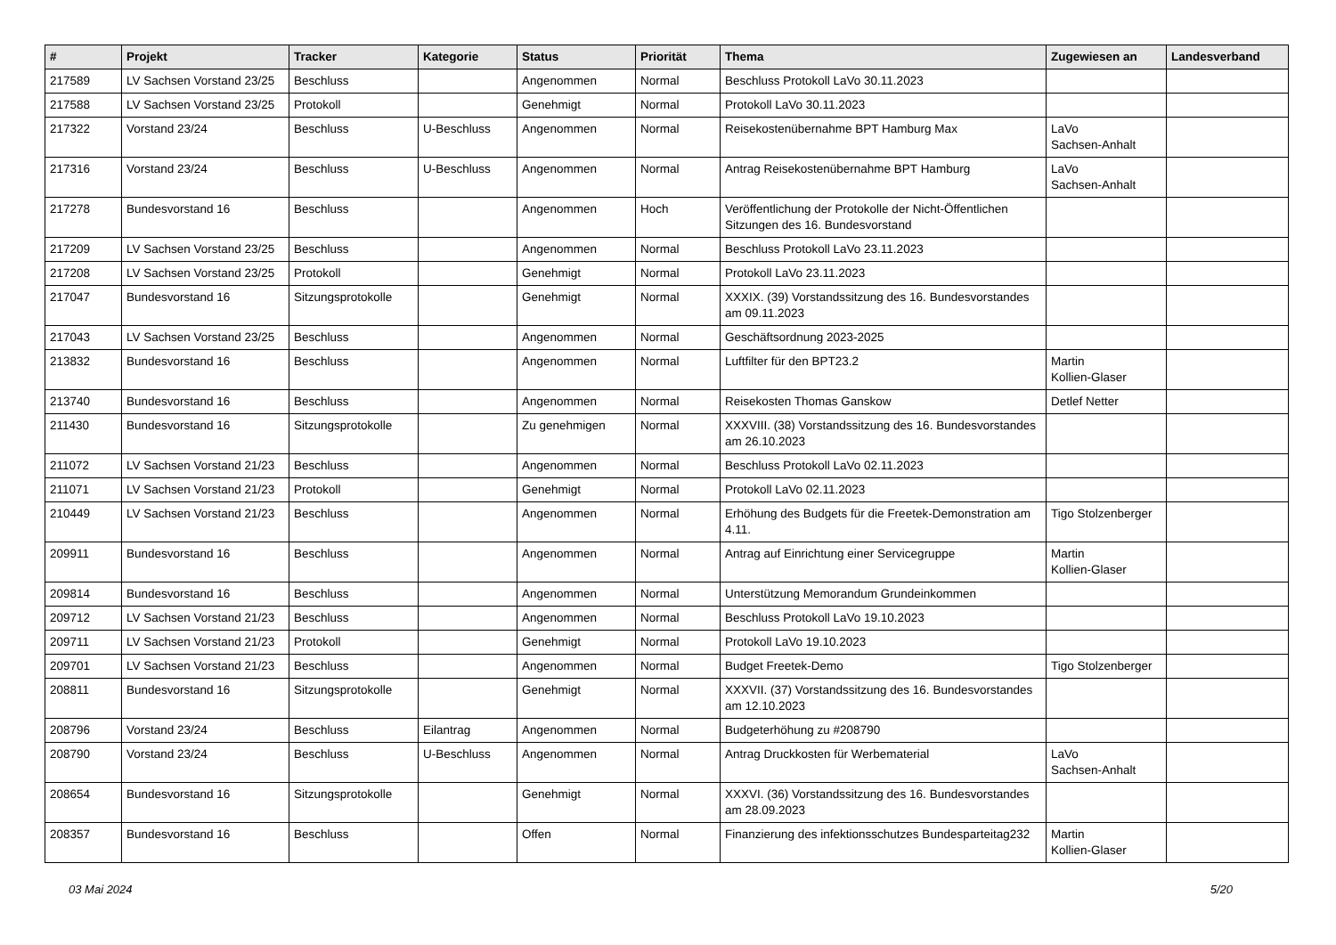| # | Projekt | Tracker | Kategorie | Status | Priorität | Thema | Zugewiesen an | Landesverband |
| --- | --- | --- | --- | --- | --- | --- | --- | --- |
| 217589 | LV Sachsen Vorstand 23/25 | Beschluss | | Angenommen | Normal | Beschluss Protokoll LaVo 30.11.2023 | | |
| 217588 | LV Sachsen Vorstand 23/25 | Protokoll | | Genehmigt | Normal | Protokoll LaVo 30.11.2023 | | |
| 217322 | Vorstand 23/24 | Beschluss | U-Beschluss | Angenommen | Normal | Reisekostenübernahme BPT Hamburg Max | LaVo Sachsen-Anhalt | |
| 217316 | Vorstand 23/24 | Beschluss | U-Beschluss | Angenommen | Normal | Antrag Reisekostenübernahme BPT Hamburg | LaVo Sachsen-Anhalt | |
| 217278 | Bundesvorstand 16 | Beschluss | | Angenommen | Hoch | Veröffentlichung der Protokolle der Nicht-Öffentlichen Sitzungen des 16. Bundesvorstand | | |
| 217209 | LV Sachsen Vorstand 23/25 | Beschluss | | Angenommen | Normal | Beschluss Protokoll LaVo 23.11.2023 | | |
| 217208 | LV Sachsen Vorstand 23/25 | Protokoll | | Genehmigt | Normal | Protokoll LaVo 23.11.2023 | | |
| 217047 | Bundesvorstand 16 | Sitzungsprotokolle | | Genehmigt | Normal | XXXIX. (39) Vorstandssitzung des 16. Bundesvorstandes am 09.11.2023 | | |
| 217043 | LV Sachsen Vorstand 23/25 | Beschluss | | Angenommen | Normal | Geschäftsordnung 2023-2025 | | |
| 213832 | Bundesvorstand 16 | Beschluss | | Angenommen | Normal | Luftfilter für den BPT23.2 | Martin Kollien-Glaser | |
| 213740 | Bundesvorstand 16 | Beschluss | | Angenommen | Normal | Reisekosten Thomas Ganskow | Detlef Netter | |
| 211430 | Bundesvorstand 16 | Sitzungsprotokolle | | Zu genehmigen | Normal | XXXVIII. (38) Vorstandssitzung des 16. Bundesvorstandes am 26.10.2023 | | |
| 211072 | LV Sachsen Vorstand 21/23 | Beschluss | | Angenommen | Normal | Beschluss Protokoll LaVo 02.11.2023 | | |
| 211071 | LV Sachsen Vorstand 21/23 | Protokoll | | Genehmigt | Normal | Protokoll LaVo 02.11.2023 | | |
| 210449 | LV Sachsen Vorstand 21/23 | Beschluss | | Angenommen | Normal | Erhöhung des Budgets für die Freetek-Demonstration am 4.11. | Tigo Stolzenberger | |
| 209911 | Bundesvorstand 16 | Beschluss | | Angenommen | Normal | Antrag auf Einrichtung einer Servicegruppe | Martin Kollien-Glaser | |
| 209814 | Bundesvorstand 16 | Beschluss | | Angenommen | Normal | Unterstützung Memorandum Grundeinkommen | | |
| 209712 | LV Sachsen Vorstand 21/23 | Beschluss | | Angenommen | Normal | Beschluss Protokoll LaVo 19.10.2023 | | |
| 209711 | LV Sachsen Vorstand 21/23 | Protokoll | | Genehmigt | Normal | Protokoll LaVo 19.10.2023 | | |
| 209701 | LV Sachsen Vorstand 21/23 | Beschluss | | Angenommen | Normal | Budget Freetek-Demo | Tigo Stolzenberger | |
| 208811 | Bundesvorstand 16 | Sitzungsprotokolle | | Genehmigt | Normal | XXXVII. (37) Vorstandssitzung des 16. Bundesvorstandes am 12.10.2023 | | |
| 208796 | Vorstand 23/24 | Beschluss | Eilantrag | Angenommen | Normal | Budgeterhöhung zu #208790 | | |
| 208790 | Vorstand 23/24 | Beschluss | U-Beschluss | Angenommen | Normal | Antrag Druckkosten für Werbematerial | LaVo Sachsen-Anhalt | |
| 208654 | Bundesvorstand 16 | Sitzungsprotokolle | | Genehmigt | Normal | XXXVI. (36) Vorstandssitzung des 16. Bundesvorstandes am 28.09.2023 | | |
| 208357 | Bundesvorstand 16 | Beschluss | | Offen | Normal | Finanzierung des infektionsschutzes Bundesparteitag232 | Martin Kollien-Glaser | |
03 Mai 2024 5/20